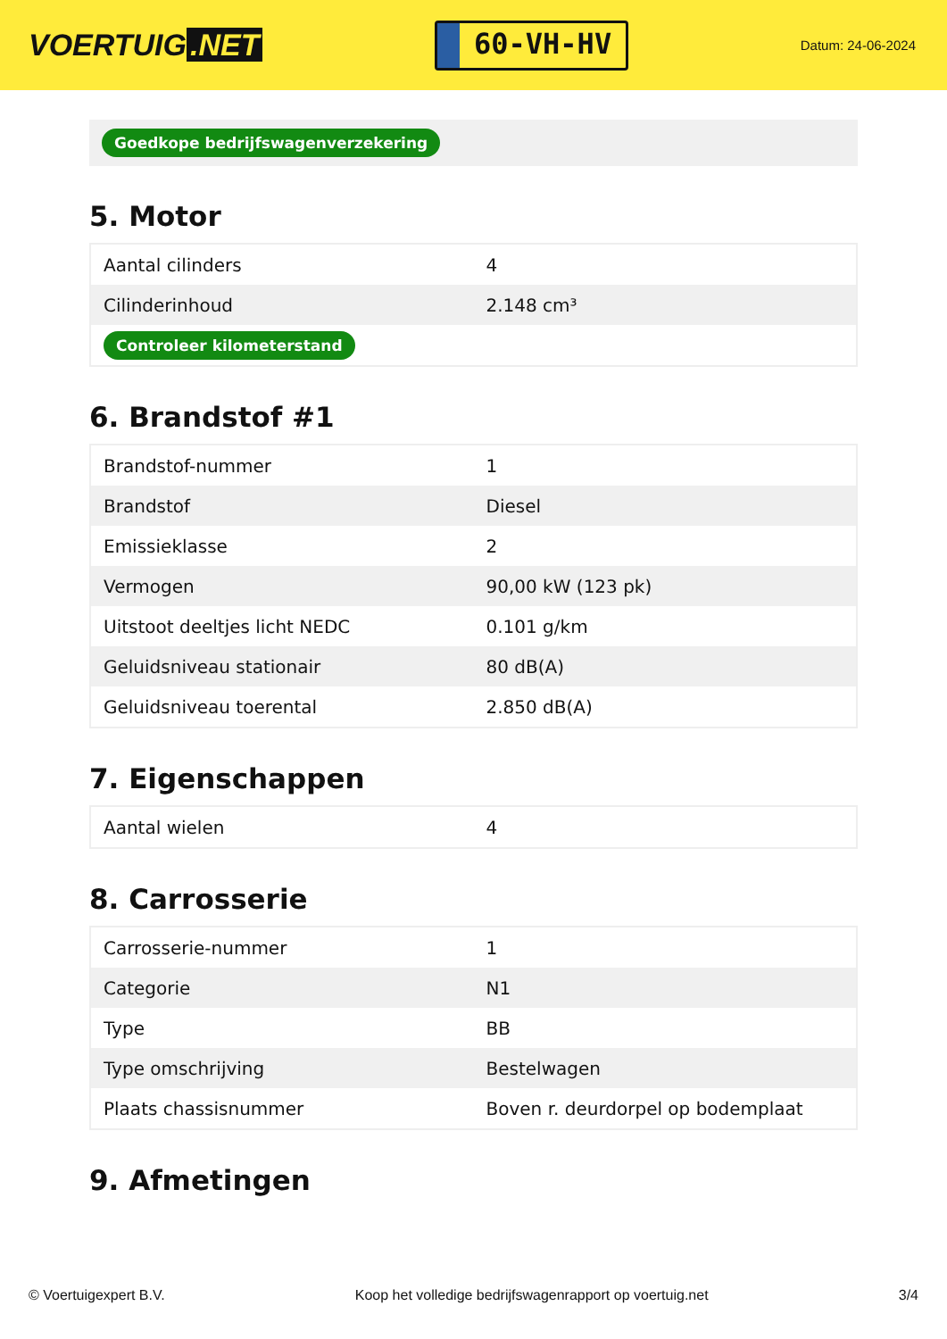VOERTUIG.NET
60-VH-HV
Datum: 24-06-2024
Goedkope bedrijfswagenverzekering
5. Motor
| Aantal cilinders | 4 |
| Cilinderinhoud | 2.148 cm³ |
| Controleer kilometerstand | |
6. Brandstof #1
| Brandstof-nummer | 1 |
| Brandstof | Diesel |
| Emissieklasse | 2 |
| Vermogen | 90,00 kW (123 pk) |
| Uitstoot deeltjes licht NEDC | 0.101 g/km |
| Geluidsniveau stationair | 80 dB(A) |
| Geluidsniveau toerental | 2.850 dB(A) |
7. Eigenschappen
| Aantal wielen | 4 |
8. Carrosserie
| Carrosserie-nummer | 1 |
| Categorie | N1 |
| Type | BB |
| Type omschrijving | Bestelwagen |
| Plaats chassisnummer | Boven r. deurdorpel op bodemplaat |
9. Afmetingen
© Voertuigexpert B.V. Koop het volledige bedrijfswagenrapport op voertuig.net 3/4